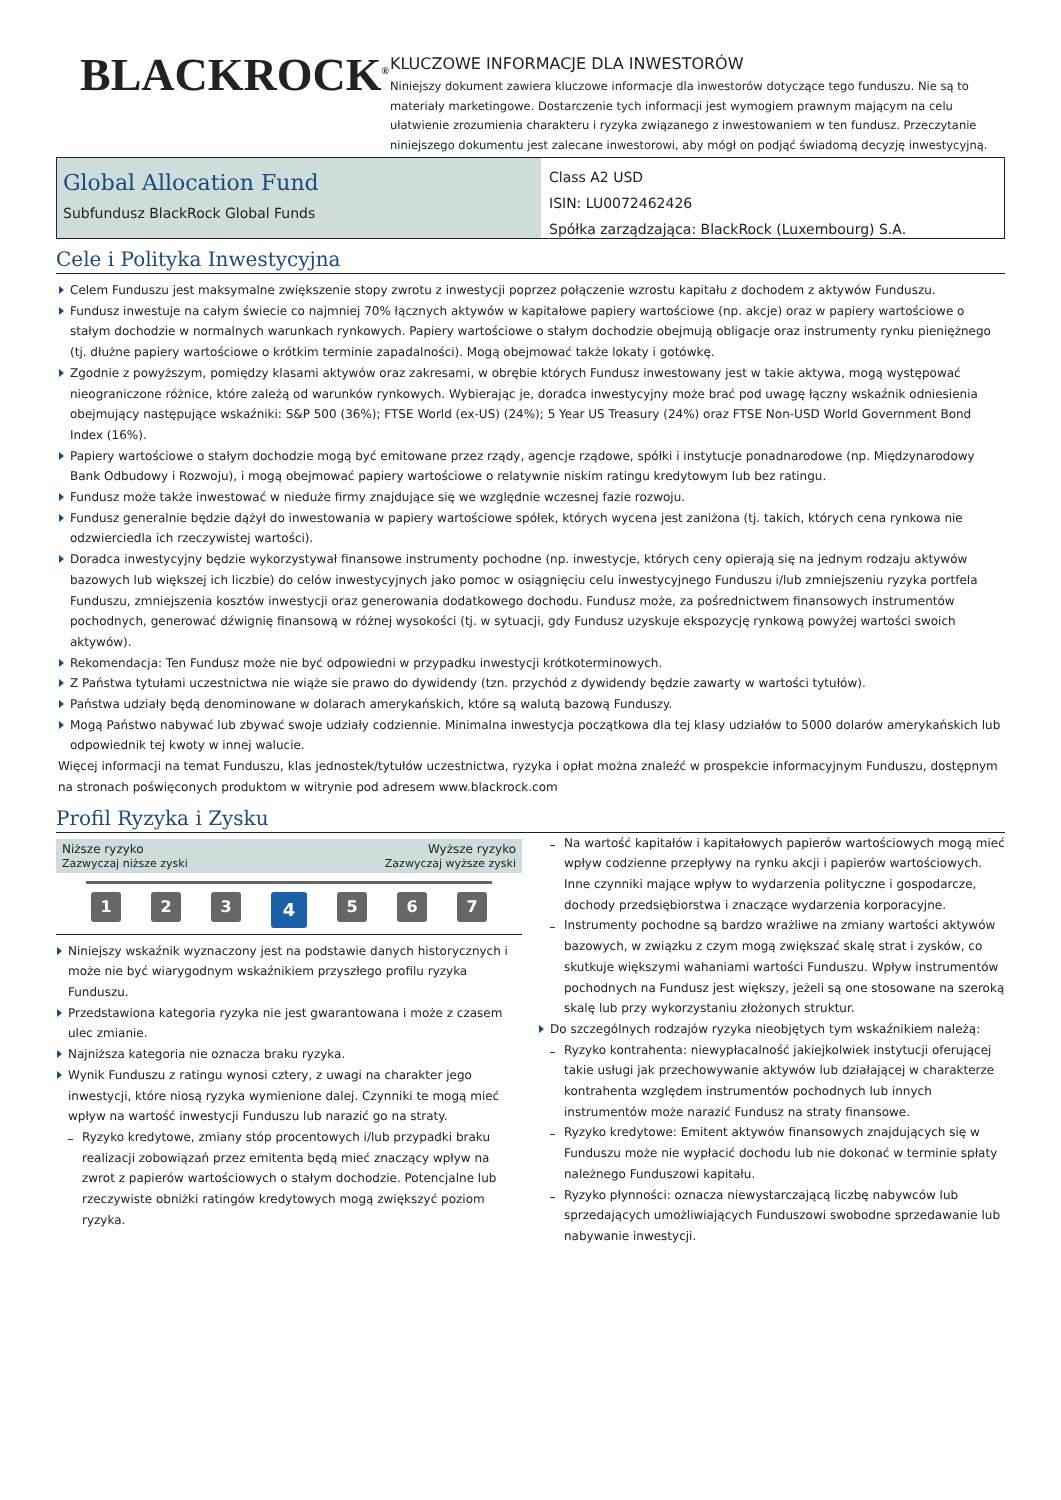BLACKROCK<sup>®</sup>
KLUCZOWE INFORMACJE DLA INWESTORÓW
Niniejszy dokument zawiera kluczowe informacje dla inwestorów dotyczące tego funduszu. Nie są to materiały marketingowe. Dostarczenie tych informacji jest wymogiem prawnym mającym na celu ułatwienie zrozumienia charakteru i ryzyka związanego z inwestowaniem w ten fundusz. Przeczytanie niniejszego dokumentu jest zalecane inwestorowi, aby mógł on podjąć świadomą decyzję inwestycyjną.
Global Allocation Fund
Subfundusz BlackRock Global Funds
Class A2 USD
ISIN: LU0072462426
Spółka zarządzająca: BlackRock (Luxembourg) S.A.
Cele i Polityka Inwestycyjna
Celem Funduszu jest maksymalne zwiększenie stopy zwrotu z inwestycji poprzez połączenie wzrostu kapitału z dochodem z aktywów Funduszu.
Fundusz inwestuje na całym świecie co najmniej 70% łącznych aktywów w kapitałowe papiery wartościowe (np. akcje) oraz w papiery wartościowe o stałym dochodzie w normalnych warunkach rynkowych. Papiery wartościowe o stałym dochodzie obejmują obligacje oraz instrumenty rynku pieniężnego (tj. dłużne papiery wartościowe o krótkim terminie zapadalności). Mogą obejmować także lokaty i gotówkę.
Zgodnie z powyższym, pomiędzy klasami aktywów oraz zakresami, w obrębie których Fundusz inwestowany jest w takie aktywa, mogą występować nieograniczone różnice, które zależą od warunków rynkowych. Wybierając je, doradca inwestycyjny może brać pod uwagę łączny wskaźnik odniesienia obejmujący następujące wskaźniki: S&P 500 (36%); FTSE World (ex-US) (24%); 5 Year US Treasury (24%) oraz FTSE Non-USD World Government Bond Index (16%).
Papiery wartościowe o stałym dochodzie mogą być emitowane przez rządy, agencje rządowe, spółki i instytucje ponadnarodowe (np. Międzynarodowy Bank Odbudowy i Rozwoju), i mogą obejmować papiery wartościowe o relatywnie niskim ratingu kredytowym lub bez ratingu.
Fundusz może także inwestować w nieduże firmy znajdujące się we względnie wczesnej fazie rozwoju.
Fundusz generalnie będzie dążył do inwestowania w papiery wartościowe spółek, których wycena jest zaniżona (tj. takich, których cena rynkowa nie odzwierciedla ich rzeczywistej wartości).
Doradca inwestycyjny będzie wykorzystywał finansowe instrumenty pochodne (np. inwestycje, których ceny opierają się na jednym rodzaju aktywów bazowych lub większej ich liczbie) do celów inwestycyjnych jako pomoc w osiągnięciu celu inwestycyjnego Funduszu i/lub zmniejszeniu ryzyka portfela Funduszu, zmniejszenia kosztów inwestycji oraz generowania dodatkowego dochodu. Fundusz może, za pośrednictwem finansowych instrumentów pochodnych, generować dźwignię finansową w różnej wysokości (tj. w sytuacji, gdy Fundusz uzyskuje ekspozycję rynkową powyżej wartości swoich aktywów).
Rekomendacja: Ten Fundusz może nie być odpowiedni w przypadku inwestycji krótkoterminowych.
Z Państwa tytułami uczestnictwa nie wiąże sie prawo do dywidendy (tzn. przychód z dywidendy będzie zawarty w wartości tytułów).
Państwa udziały będą denominowane w dolarach amerykańskich, które są walutą bazową Funduszy.
Mogą Państwo nabywać lub zbywać swoje udziały codziennie. Minimalna inwestycja początkowa dla tej klasy udziałów to 5000 dolarów amerykańskich lub odpowiednik tej kwoty w innej walucie.
Więcej informacji na temat Funduszu, klas jednostek/tytułów uczestnictwa, ryzyka i opłat można znaleźć w prospekcie informacyjnym Funduszu, dostępnym na stronach poświęconych produktom w witrynie pod adresem www.blackrock.com
Profil Ryzyka i Zysku
Niższe ryzyko
Zazwyczaj niższe zyski
Wyższe ryzyko
Zazwyczaj wyższe zyski
1 2 3
4
5 6 7
Niniejszy wskaźnik wyznaczony jest na podstawie danych historycznych i może nie być wiarygodnym wskaźnikiem przyszłego profilu ryzyka Funduszu.
Przedstawiona kategoria ryzyka nie jest gwarantowana i może z czasem ulec zmianie.
Najniższa kategoria nie oznacza braku ryzyka.
Wynik Funduszu z ratingu wynosi cztery, z uwagi na charakter jego inwestycji, które niosą ryzyka wymienione dalej. Czynniki te mogą mieć wpływ na wartość inwestycji Funduszu lub narazić go na straty.
Ryzyko kredytowe, zmiany stóp procentowych i/lub przypadki braku realizacji zobowiązań przez emitenta będą mieć znaczący wpływ na zwrot z papierów wartościowych o stałym dochodzie. Potencjalne lub rzeczywiste obniżki ratingów kredytowych mogą zwiększyć poziom ryzyka.
Na wartość kapitałów i kapitałowych papierów wartościowych mogą mieć wpływ codzienne przepływy na rynku akcji i papierów wartościowych. Inne czynniki mające wpływ to wydarzenia polityczne i gospodarcze, dochody przedsiębiorstwa i znaczące wydarzenia korporacyjne.
Instrumenty pochodne są bardzo wrażliwe na zmiany wartości aktywów bazowych, w związku z czym mogą zwiększać skalę strat i zysków, co skutkuje większymi wahaniami wartości Funduszu. Wpływ instrumentów pochodnych na Fundusz jest większy, jeżeli są one stosowane na szeroką skalę lub przy wykorzystaniu złożonych struktur.
Do szczególnych rodzajów ryzyka nieobjętych tym wskaźnikiem należą:
Ryzyko kontrahenta: niewypłacalność jakiejkolwiek instytucji oferującej takie usługi jak przechowywanie aktywów lub działającej w charakterze kontrahenta względem instrumentów pochodnych lub innych instrumentów może narazić Fundusz na straty finansowe.
Ryzyko kredytowe: Emitent aktywów finansowych znajdujących się w Funduszu może nie wypłacić dochodu lub nie dokonać w terminie spłaty należnego Funduszowi kapitału.
Ryzyko płynności: oznacza niewystarczającą liczbę nabywców lub sprzedających umożliwiających Funduszowi swobodne sprzedawanie lub nabywanie inwestycji.